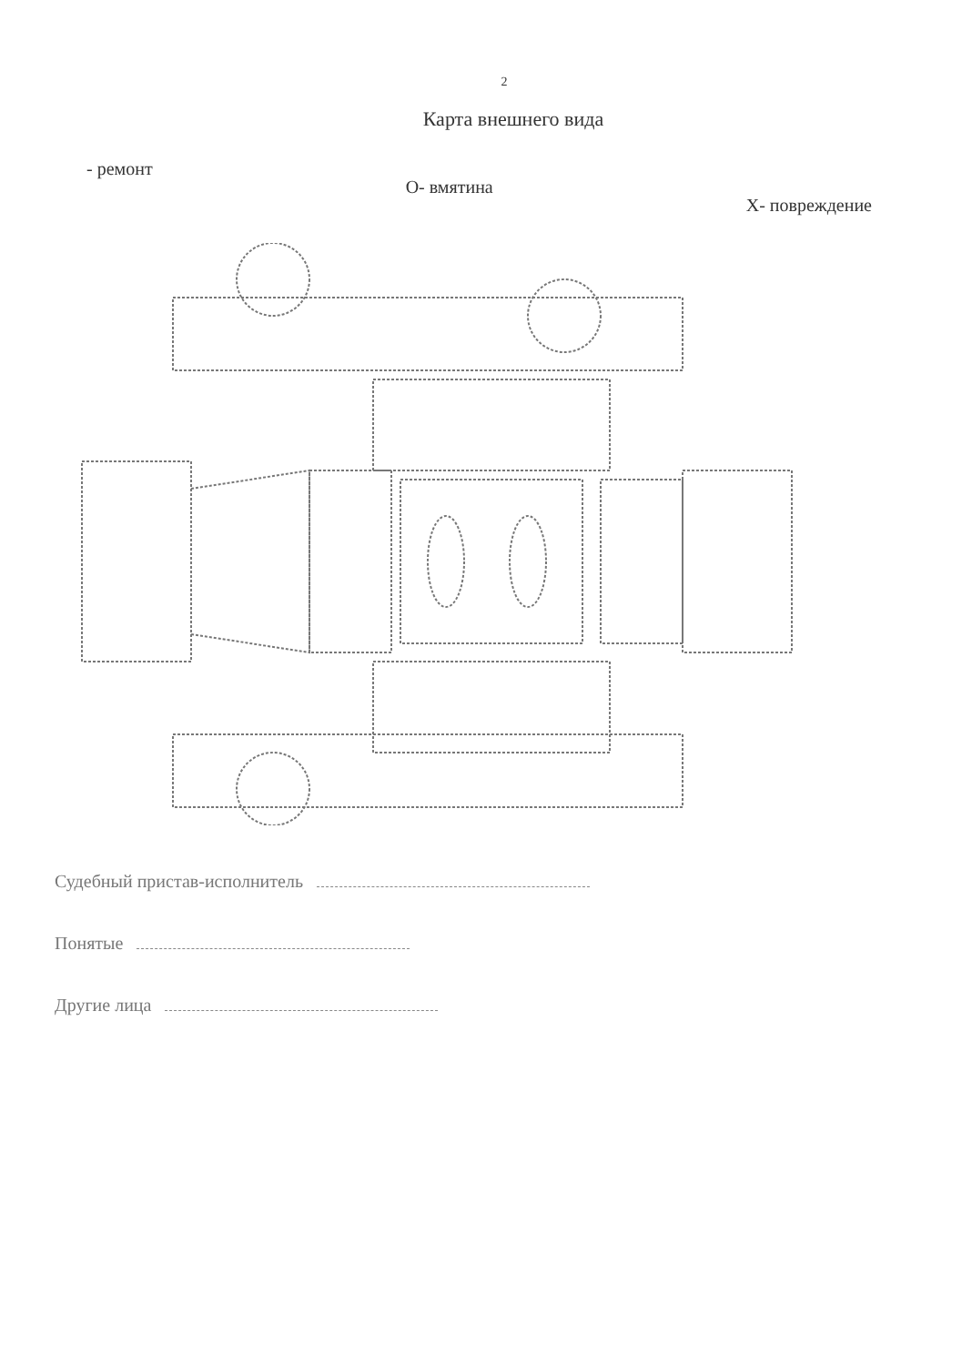2
Карта внешнего вида
- ремонт О- вмятина Х- повреждение
Судебный пристав-исполнитель
Понятые
Другие лица